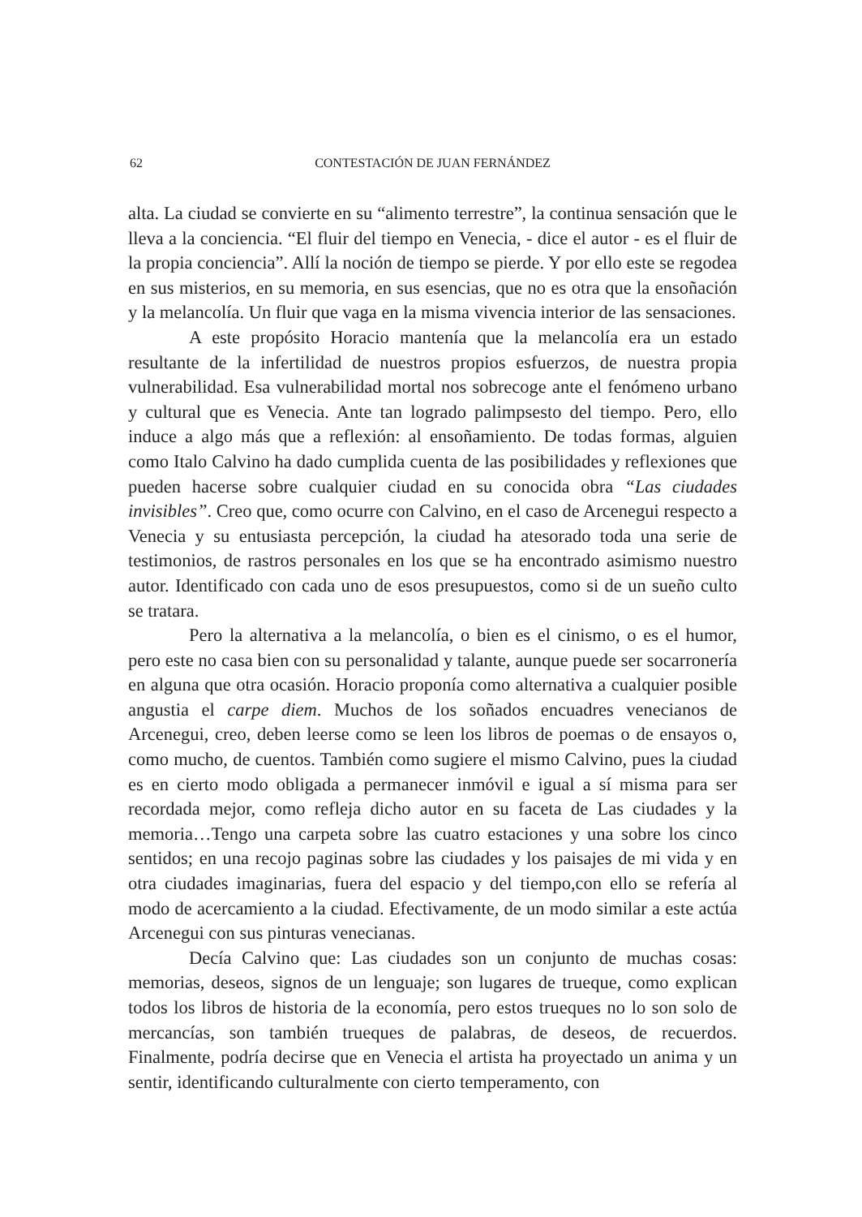62 CONTESTACIÓN DE JUAN FERNÁNDEZ
alta. La ciudad se convierte en su “alimento terrestre”, la continua sensación que le lleva a la conciencia. “El fluir del tiempo en Venecia, - dice el autor - es el fluir de la propia conciencia”. Allí la noción de tiempo se pierde. Y por ello este se regodea en sus misterios, en su memoria, en sus esencias, que no es otra que la ensoñación y la melancolía. Un fluir que vaga en la misma vivencia interior de las sensaciones.
A este propósito Horacio mantenía que la melancolía era un estado resultante de la infertilidad de nuestros propios esfuerzos, de nuestra propia vulnerabilidad. Esa vulnerabilidad mortal nos sobrecoge ante el fenómeno urbano y cultural que es Venecia. Ante tan logrado palimpsesto del tiempo. Pero, ello induce a algo más que a reflexión: al ensoñamiento. De todas formas, alguien como Italo Calvino ha dado cumplida cuenta de las posibilidades y reflexiones que pueden hacerse sobre cualquier ciudad en su conocida obra “Las ciudades invisibles”. Creo que, como ocurre con Calvino, en el caso de Arcenegui respecto a Venecia y su entusiasta percepción, la ciudad ha atesorado toda una serie de testimonios, de rastros personales en los que se ha encontrado asimismo nuestro autor. Identificado con cada uno de esos presupuestos, como si de un sueño culto se tratara.
Pero la alternativa a la melancolía, o bien es el cinismo, o es el humor, pero este no casa bien con su personalidad y talante, aunque puede ser socarronería en alguna que otra ocasión. Horacio proponía como alternativa a cualquier posible angustia el carpe diem. Muchos de los soñados encuadres venecianos de Arcenegui, creo, deben leerse como se leen los libros de poemas o de ensayos o, como mucho, de cuentos. También como sugiere el mismo Calvino, pues la ciudad es en cierto modo obligada a permanecer inmóvil e igual a sí misma para ser recordada mejor, como refleja dicho autor en su faceta de Las ciudades y la memoria…Tengo una carpeta sobre las cuatro estaciones y una sobre los cinco sentidos; en una recojo paginas sobre las ciudades y los paisajes de mi vida y en otra ciudades imaginarias, fuera del espacio y del tiempo,con ello se refería al modo de acercamiento a la ciudad. Efectivamente, de un modo similar a este actúa Arcenegui con sus pinturas venecianas.
Decía Calvino que: Las ciudades son un conjunto de muchas cosas: memorias, deseos, signos de un lenguaje; son lugares de trueque, como explican todos los libros de historia de la economía, pero estos trueques no lo son solo de mercancías, son también trueques de palabras, de deseos, de recuerdos. Finalmente, podría decirse que en Venecia el artista ha proyectado un anima y un sentir, identificando culturalmente con cierto temperamento, con